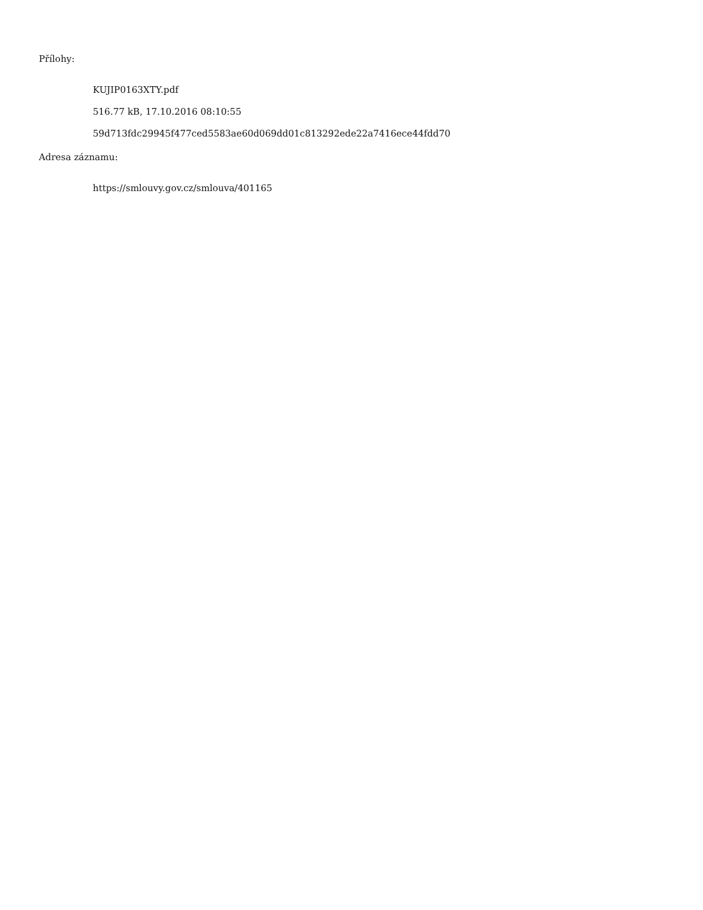Přílohy:
KUJIP0163XTY.pdf
516.77 kB, 17.10.2016 08:10:55
59d713fdc29945f477ced5583ae60d069dd01c813292ede22a7416ece44fdd70
Adresa záznamu:
https://smlouvy.gov.cz/smlouva/401165